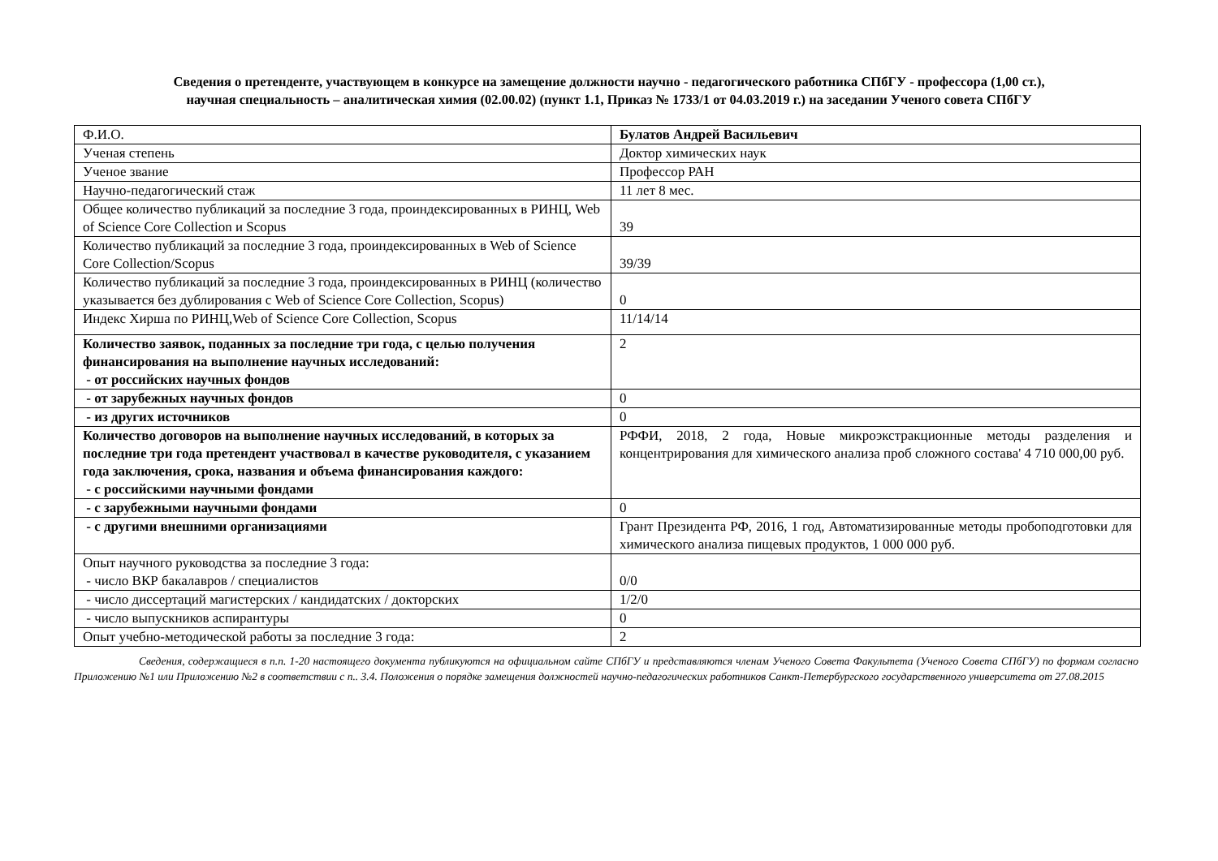Сведения о претенденте, участвующем в конкурсе на замещение должности научно - педагогического работника СПбГУ - профессора (1,00 ст.),
научная специальность – аналитическая химия (02.00.02) (пункт 1.1, Приказ № 1733/1 от 04.03.2019 г.) на заседании Ученого совета СПбГУ
| Ф.И.О. | Булатов Андрей Васильевич |
| Ученая степень | Доктор химических наук |
| Ученое звание | Профессор РАН |
| Научно-педагогический стаж | 11 лет 8 мес. |
| Общее количество публикаций за последние 3 года, проиндексированных в РИНЦ, Web of Science Core Collection и Scopus | 39 |
| Количество публикаций за последние 3 года, проиндексированных в Web of Science Core Collection/Scopus | 39/39 |
| Количество публикаций за последние 3 года, проиндексированных в РИНЦ (количество указывается без дублирования с Web of Science Core Collection, Scopus) | 0 |
| Индекс Хирша по РИНЦ,Web of Science Core Collection, Scopus | 11/14/14 |
| Количество заявок, поданных за последние три года, с целью получения финансирования на выполнение научных исследований: - от российских научных фондов | 2 |
| - от зарубежных научных фондов | 0 |
| - из других источников | 0 |
| Количество договоров на выполнение научных исследований, в которых за последние три года претендент участвовал в качестве руководителя, с указанием года заключения, срока, названия и объема финансирования каждого: - с российскими научными фондами | РФФИ, 2018, 2 года, Новые микроэкстракционные методы разделения и концентрирования для химического анализа проб сложного состава' 4 710 000,00 руб. |
| - с зарубежными научными фондами | 0 |
| - с другими внешними организациями | Грант Президента РФ, 2016, 1 год, Автоматизированные методы пробоподготовки для химического анализа пищевых продуктов, 1 000 000 руб. |
| Опыт научного руководства за последние 3 года: - число ВКР бакалавров / специалистов | 0/0 |
| - число диссертаций магистерских / кандидатских / докторских | 1/2/0 |
| - число выпускников аспирантуры | 0 |
| Опыт учебно-методической работы за последние 3 года: | 2 |
Сведения, содержащиеся в п.п. 1-20 настоящего документа публикуются на официальном сайте СПбГУ и представляются членам Ученого Совета Факультета (Ученого Совета СПбГУ) по формам согласно Приложению №1 или Приложению №2 в соответствии с п.. 3.4. Положения о порядке замещения должностей научно-педагогических работников Санкт-Петербургского государственного университета от 27.08.2015